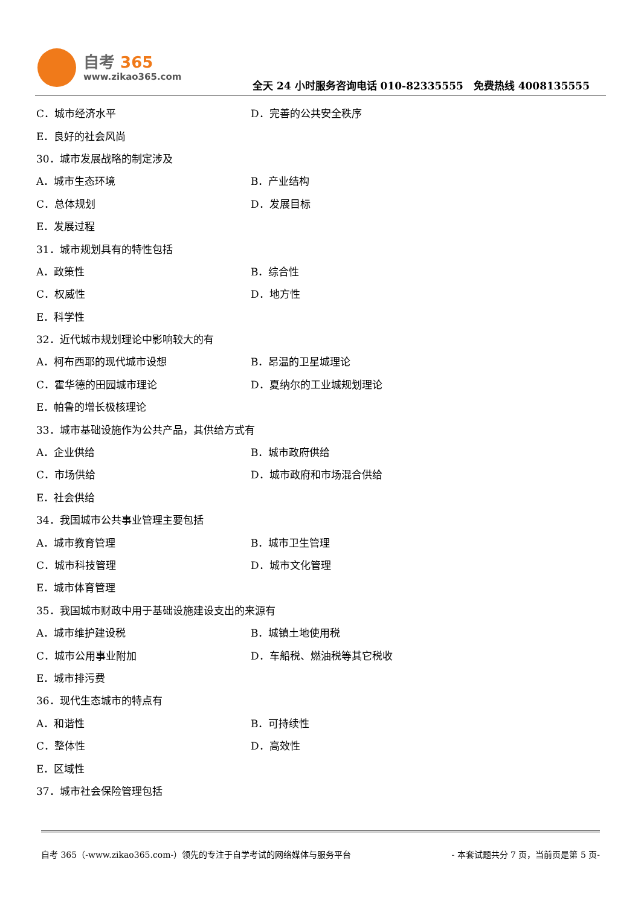自考 365
www.zikao365.com
全天 24 小时服务咨询电话 010-82335555　免费热线 4008135555
C．城市经济水平 D．完善的公共安全秩序
E．良好的社会风尚
30．城市发展战略的制定涉及
A．城市生态环境 B．产业结构
C．总体规划 D．发展目标
E．发展过程
31．城市规划具有的特性包括
A．政策性 B．综合性
C．权威性 D．地方性
E．科学性
32．近代城市规划理论中影响较大的有
A．柯布西耶的现代城市设想 B．昂温的卫星城理论
C．霍华德的田园城市理论 D．夏纳尔的工业城规划理论
E．帕鲁的增长极核理论
33．城市基础设施作为公共产品，其供给方式有
A．企业供给 B．城市政府供给
C．市场供给 D．城市政府和市场混合供给
E．社会供给
34．我国城市公共事业管理主要包括
A．城市教育管理 B．城市卫生管理
C．城市科技管理 D．城市文化管理
E．城市体育管理
35．我国城市财政中用于基础设施建设支出的来源有
A．城市维护建设税 B．城镇土地使用税
C．城市公用事业附加 D．车船税、燃油税等其它税收
E．城市排污费
36．现代生态城市的特点有
A．和谐性 B．可持续性
C．整体性 D．高效性
E．区域性
37．城市社会保险管理包括
自考 365（-www.zikao365.com-）领先的专注于自学考试的网络媒体与服务平台 - 本套试题共分 7 页，当前页是第 5 页-